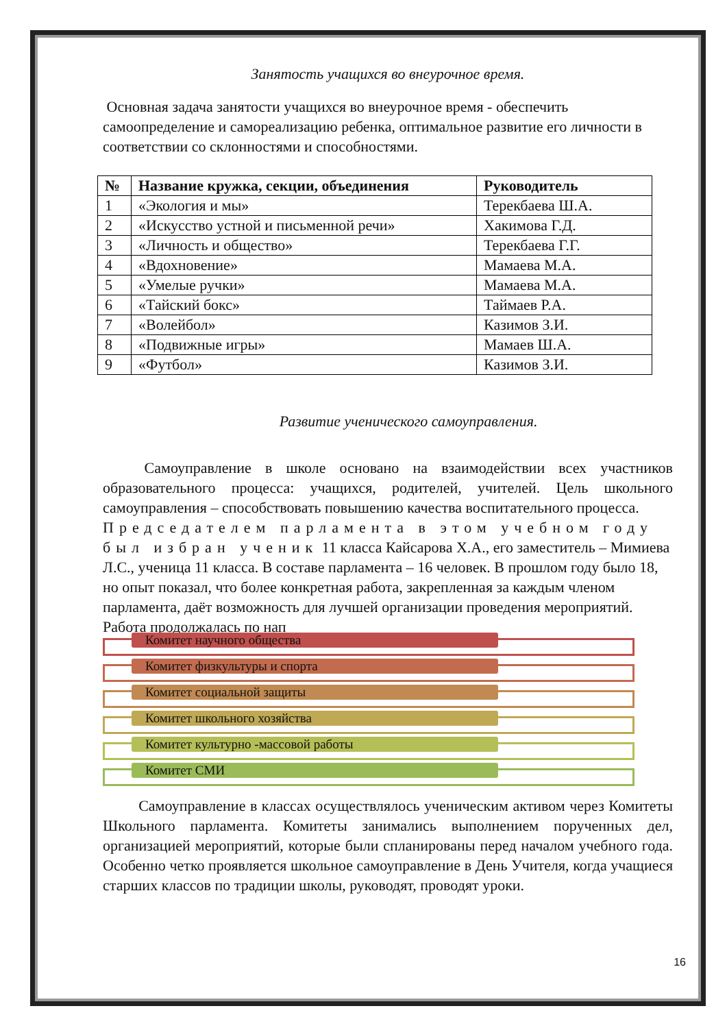Занятость учащихся во внеурочное время.
Основная задача занятости учащихся во внеурочное время - обеспечить самоопределение и самореализацию ребенка, оптимальное развитие его личности в соответствии со склонностями и способностями.
| № | Название кружка, секции, объединения | Руководитель |
| --- | --- | --- |
| 1 | «Экология и мы» | Терекбаева Ш.А. |
| 2 | «Искусство устной и письменной речи» | Хакимова Г.Д. |
| 3 | «Личность и общество» | Терекбаева Г.Г. |
| 4 | «Вдохновение» | Мамаева М.А. |
| 5 | «Умелые ручки» | Мамаева М.А. |
| 6 | «Тайский бокс» | Таймаев Р.А. |
| 7 | «Волейбол» | Казимов З.И. |
| 8 | «Подвижные игры» | Мамаев Ш.А. |
| 9 | «Футбол» | Казимов З.И. |
Развитие ученического самоуправления.
Самоуправление в школе основано на взаимодействии всех участников образовательного процесса: учащихся, родителей, учителей. Цель школьного самоуправления – способствовать повышению качества воспитательного процесса.
Председателем парламента в этом учебном году был избран ученик 11 класса Кайсарова Х.А., его заместитель – Мимиева Л.С., ученица 11 класса. В составе парламента – 16 человек. В прошлом году было 18, но опыт показал, что более конкретная работа, закрепленная за каждым членом парламента, даёт возможность для лучшей организации проведения мероприятий. Работа продолжалась по нап
Комитет научного общества
Комитет физкультуры и спорта
Комитет социальной защиты
Комитет школьного хозяйства
Комитет культурно -массовой работы
Комитет СМИ
Самоуправление в классах осуществлялось ученическим активом через Комитеты Школьного парламента. Комитеты занимались выполнением порученных дел, организацией мероприятий, которые были спланированы перед началом учебного года. Особенно четко проявляется школьное самоуправление в День Учителя, когда учащиеся старших классов по традиции школы, руководят, проводят уроки.
16